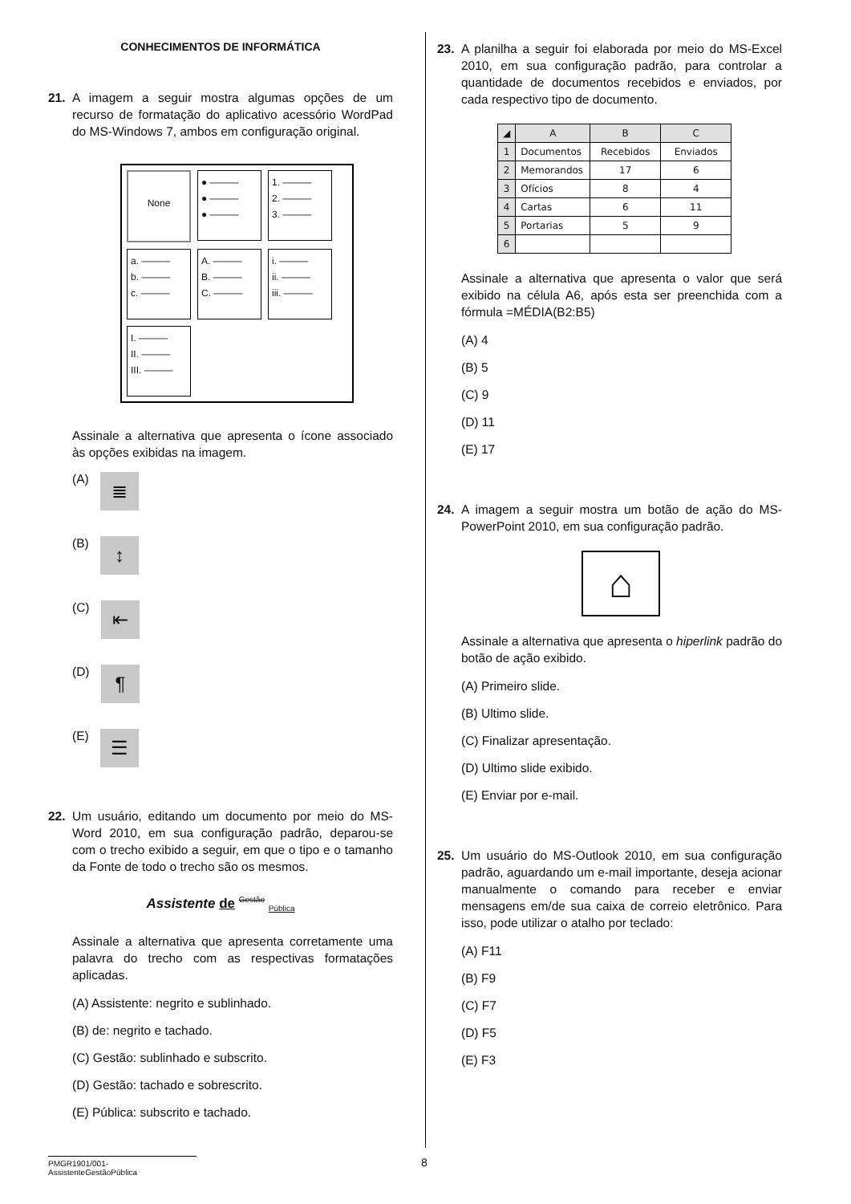CONHECIMENTOS DE INFORMÁTICA
21. A imagem a seguir mostra algumas opções de um recurso de formatação do aplicativo acessório WordPad do MS-Windows 7, ambos em configuração original.
None
● ———
● ———
● ———
1. ———
2. ———
3. ———
a. ———
b. ———
c. ———
A. ———
B. ———
C. ———
i. ———
ii. ———
iii. ———
I. ———
II. ———
III. ———
Assinale a alternativa que apresenta o ícone associado às opções exibidas na imagem.
(A) ≣
(B) ↕
(C) ⇤
(D) ¶
(E) ☰
22. Um usuário, editando um documento por meio do MS-Word 2010, em sua configuração padrão, deparou-se com o trecho exibido a seguir, em que o tipo e o tamanho da Fonte de todo o trecho são os mesmos.
Assistente de <sup>Gestão</sup> <sub>Pública</sub>
Assinale a alternativa que apresenta corretamente uma palavra do trecho com as respectivas formatações aplicadas.
(A) Assistente: negrito e sublinhado.
(B) de: negrito e tachado.
(C) Gestão: sublinhado e subscrito.
(D) Gestão: tachado e sobrescrito.
(E) Pública: subscrito e tachado.
23. A planilha a seguir foi elaborada por meio do MS-Excel 2010, em sua configuração padrão, para controlar a quantidade de documentos recebidos e enviados, por cada respectivo tipo de documento.
| ◢ | A | B | C |
| --- | --- | --- | --- |
| 1 | Documentos | Recebidos | Enviados |
| 2 | Memorandos | 17 | 6 |
| 3 | Ofícios | 8 | 4 |
| 4 | Cartas | 6 | 11 |
| 5 | Portarias | 5 | 9 |
| 6 | | | |
Assinale a alternativa que apresenta o valor que será exibido na célula A6, após esta ser preenchida com a fórmula =MÉDIA(B2:B5)
(A) 4
(B) 5
(C) 9
(D) 11
(E) 17
24. A imagem a seguir mostra um botão de ação do MS-PowerPoint 2010, em sua configuração padrão.
⌂
Assinale a alternativa que apresenta o hiperlink padrão do botão de ação exibido.
(A) Primeiro slide.
(B) Ultimo slide.
(C) Finalizar apresentação.
(D) Ultimo slide exibido.
(E) Enviar por e-mail.
25. Um usuário do MS-Outlook 2010, em sua configuração padrão, aguardando um e-mail importante, deseja acionar manualmente o comando para receber e enviar mensagens em/de sua caixa de correio eletrônico. Para isso, pode utilizar o atalho por teclado:
(A) F11
(B) F9
(C) F7
(D) F5
(E) F3
PMGR1901/001-AssistenteGestãoPública
8